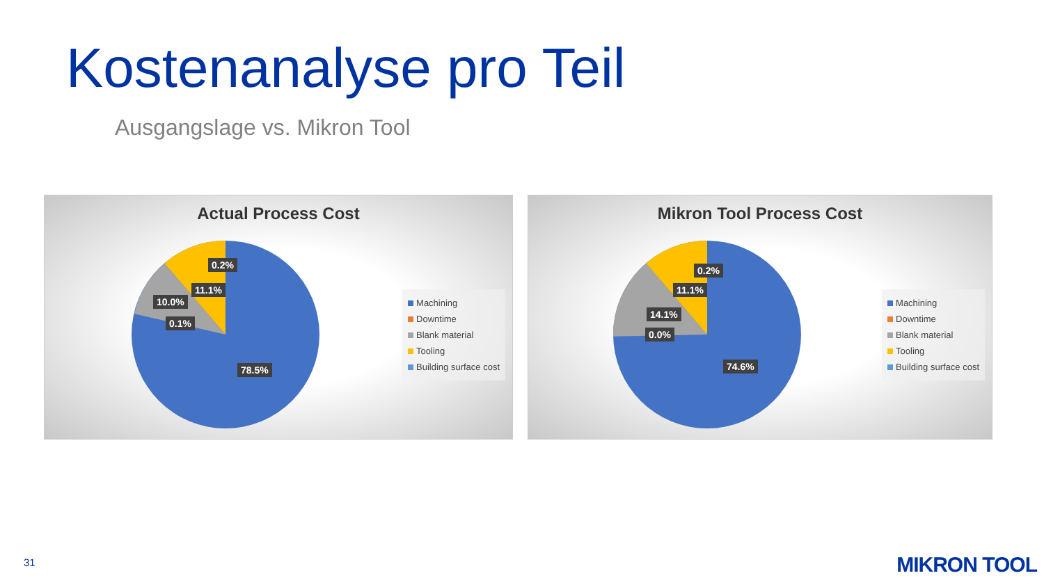Kostenanalyse pro Teil
Ausgangslage vs. Mikron Tool
Actual Process Cost
0.2%
11.1%
10.0%
0.1%
78.5%
Machining
Downtime
Blank material
Tooling
Building surface cost
Mikron Tool Process Cost
0.2%
11.1%
14.1%
0.0%
74.6%
Machining
Downtime
Blank material
Tooling
Building surface cost
31 MIKRON TOOL